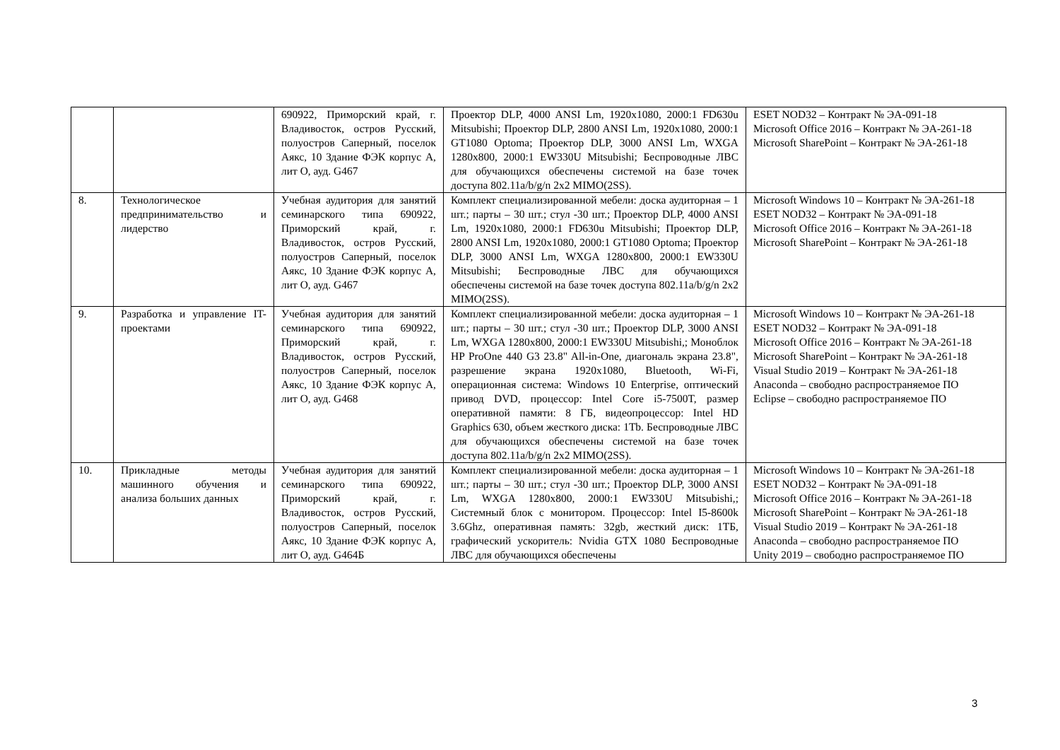| | | 690922, Приморский край, г. Владивосток, остров Русский, полуостров Саперный, поселок Аякс, 10 Здание ФЭК корпус А, лит О, ауд. G467 | Проектор DLP, 4000 ANSI Lm, 1920x1080, 2000:1 FD630u Mitsubishi; Проектор DLP, 2800 ANSI Lm, 1920x1080, 2000:1 GT1080 Optoma; Проектор DLP, 3000 ANSI Lm, WXGA 1280x800, 2000:1 EW330U Mitsubishi; Беспроводные ЛВС для обучающихся обеспечены системой на базе точек доступа 802.11a/b/g/n 2x2 MIMO(2SS). | ESET NOD32 – Контракт № ЭА-091-18 Microsoft Office 2016 – Контракт № ЭА-261-18 Microsoft SharePoint – Контракт № ЭА-261-18 |
| 8. | Технологическое предпринимательство и лидерство | Учебная аудитория для занятий семинарского типа 690922, Приморский край, г. Владивосток, остров Русский, полуостров Саперный, поселок Аякс, 10 Здание ФЭК корпус А, лит О, ауд. G467 | Комплект специализированной мебели: доска аудиторная – 1 шт.; парты – 30 шт.; стул -30 шт.; Проектор DLP, 4000 ANSI Lm, 1920x1080, 2000:1 FD630u Mitsubishi; Проектор DLP, 2800 ANSI Lm, 1920x1080, 2000:1 GT1080 Optoma; Проектор DLP, 3000 ANSI Lm, WXGA 1280x800, 2000:1 EW330U Mitsubishi; Беспроводные ЛВС для обучающихся обеспечены системой на базе точек доступа 802.11a/b/g/n 2x2 MIMO(2SS). | Microsoft Windows 10 – Контракт № ЭА-261-18 ESET NOD32 – Контракт № ЭА-091-18 Microsoft Office 2016 – Контракт № ЭА-261-18 Microsoft SharePoint – Контракт № ЭА-261-18 |
| 9. | Разработка и управление IT-проектами | Учебная аудитория для занятий семинарского типа 690922, Приморский край, г. Владивосток, остров Русский, полуостров Саперный, поселок Аякс, 10 Здание ФЭК корпус А, лит О, ауд. G468 | Комплект специализированной мебели: доска аудиторная – 1 шт.; парты – 30 шт.; стул -30 шт.; Проектор DLP, 3000 ANSI Lm, WXGA 1280x800, 2000:1 EW330U Mitsubishi,; Моноблок HP ProOne 440 G3 23.8" All-in-One, диагональ экрана 23.8", разрешение экрана 1920x1080, Bluetooth, Wi-Fi, операционная система: Windows 10 Enterprise, оптический привод DVD, процессор: Intel Core i5-7500T, размер оперативной памяти: 8 ГБ, видеопроцессор: Intel HD Graphics 630, объем жесткого диска: 1Tb. Беспроводные ЛВС для обучающихся обеспечены системой на базе точек доступа 802.11a/b/g/n 2x2 MIMO(2SS). | Microsoft Windows 10 – Контракт № ЭА-261-18 ESET NOD32 – Контракт № ЭА-091-18 Microsoft Office 2016 – Контракт № ЭА-261-18 Microsoft SharePoint – Контракт № ЭА-261-18 Visual Studio 2019 – Контракт № ЭА-261-18 Anaconda – свободно распространяемое ПО Eclipse – свободно распространяемое ПО |
| 10. | Прикладные методы машинного обучения и анализа больших данных | Учебная аудитория для занятий семинарского типа 690922, Приморский край, г. Владивосток, остров Русский, полуостров Саперный, поселок Аякс, 10 Здание ФЭК корпус А, лит О, ауд. G464Б | Комплект специализированной мебели: доска аудиторная – 1 шт.; парты – 30 шт.; стул -30 шт.; Проектор DLP, 3000 ANSI Lm, WXGA 1280x800, 2000:1 EW330U Mitsubishi,; Системный блок с монитором. Процессор: Intel I5-8600k 3.6Ghz, оперативная память: 32gb, жесткий диск: 1ТБ, графический ускоритель: Nvidia GTX 1080 Беспроводные ЛВС для обучающихся обеспечены | Microsoft Windows 10 – Контракт № ЭА-261-18 ESET NOD32 – Контракт № ЭА-091-18 Microsoft Office 2016 – Контракт № ЭА-261-18 Microsoft SharePoint – Контракт № ЭА-261-18 Visual Studio 2019 – Контракт № ЭА-261-18 Anaconda – свободно распространяемое ПО Unity 2019 – свободно распространяемое ПО |
3